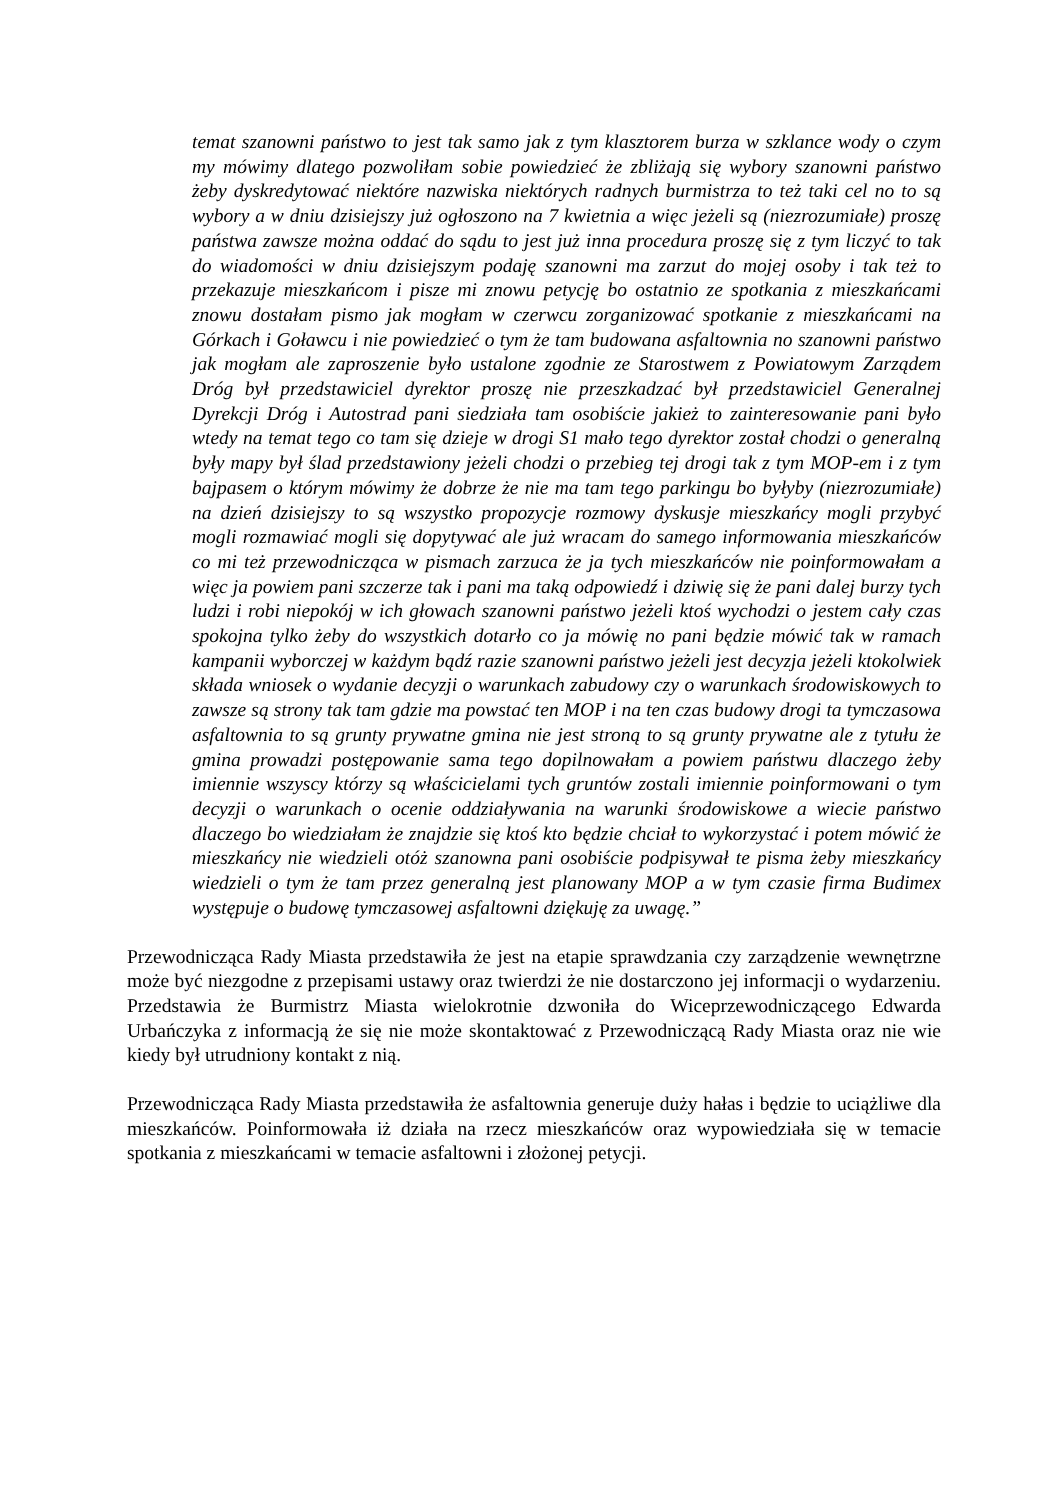temat szanowni państwo to jest tak samo jak z tym klasztorem burza w szklance wody o czym my mówimy dlatego pozwoliłam sobie powiedzieć że zbliżają się wybory szanowni państwo żeby dyskredytować niektóre nazwiska niektórych radnych burmistrza to też taki cel no to są wybory a w dniu dzisiejszy już ogłoszono na 7 kwietnia a więc jeżeli są (niezrozumiałe) proszę państwa zawsze można oddać do sądu to jest już inna procedura proszę się z tym liczyć to tak do wiadomości w dniu dzisiejszym podaję szanowni ma zarzut do mojej osoby i tak też to przekazuje mieszkańcom i pisze mi znowu petycję bo ostatnio ze spotkania z mieszkańcami znowu dostałam pismo jak mogłam w czerwcu zorganizować spotkanie z mieszkańcami na Górkach i Goławcu i nie powiedzieć o tym że tam budowana asfaltownia no szanowni państwo jak mogłam ale zaproszenie było ustalone zgodnie ze Starostwem z Powiatowym Zarządem Dróg był przedstawiciel dyrektor proszę nie przeszkadzać był przedstawiciel Generalnej Dyrekcji Dróg i Autostrad pani siedziała tam osobiście jakież to zainteresowanie pani było wtedy na temat tego co tam się dzieje w drogi S1 mało tego dyrektor został chodzi o generalną były mapy był ślad przedstawiony jeżeli chodzi o przebieg tej drogi tak z tym MOP-em i z tym bajpasem o którym mówimy że dobrze że nie ma tam tego parkingu bo byłyby (niezrozumiałe) na dzień dzisiejszy to są wszystko propozycje rozmowy dyskusje mieszkańcy mogli przybyć mogli rozmawiać mogli się dopytywać ale już wracam do samego informowania mieszkańców co mi też przewodnicząca w pismach zarzuca że ja tych mieszkańców nie poinformowałam a więc ja powiem pani szczerze tak i pani ma taką odpowiedź i dziwię się że pani dalej burzy tych ludzi i robi niepokój w ich głowach szanowni państwo jeżeli ktoś wychodzi o jestem cały czas spokojna tylko żeby do wszystkich dotarło co ja mówię no pani będzie mówić tak w ramach kampanii wyborczej w każdym bądź razie szanowni państwo jeżeli jest decyzja jeżeli ktokolwiek składa wniosek o wydanie decyzji o warunkach zabudowy czy o warunkach środowiskowych to zawsze są strony tak tam gdzie ma powstać ten MOP i na ten czas budowy drogi ta tymczasowa asfaltownia to są grunty prywatne gmina nie jest stroną to są grunty prywatne ale z tytułu że gmina prowadzi postępowanie sama tego dopilnowałam a powiem państwu dlaczego żeby imiennie wszyscy którzy są właścicielami tych gruntów zostali imiennie poinformowani o tym decyzji o warunkach o ocenie oddziaływania na warunki środowiskowe a wiecie państwo dlaczego bo wiedziałam że znajdzie się ktoś kto będzie chciał to wykorzystać i potem mówić że mieszkańcy nie wiedzieli otóż szanowna pani osobiście podpisywał te pisma żeby mieszkańcy wiedzieli o tym że tam przez generalną jest planowany MOP a w tym czasie firma Budimex występuje o budowę tymczasowej asfaltowni dziękuję za uwagę.”
Przewodnicząca Rady Miasta przedstawiła że jest na etapie sprawdzania czy zarządzenie wewnętrzne może być niezgodne z przepisami ustawy oraz twierdzi że nie dostarczono jej informacji o wydarzeniu. Przedstawia że Burmistrz Miasta wielokrotnie dzwoniła do Wiceprzewodniczącego Edwarda Urbańczyka z informacją że się nie może skontaktować z Przewodniczącą Rady Miasta oraz nie wie kiedy był utrudniony kontakt z nią.
Przewodnicząca Rady Miasta przedstawiła że asfaltownia generuje duży hałas i będzie to uciążliwe dla mieszkańców. Poinformowała iż działa na rzecz mieszkańców oraz wypowiedziała się w temacie spotkania z mieszkańcami w temacie asfaltowni i złożonej petycji.